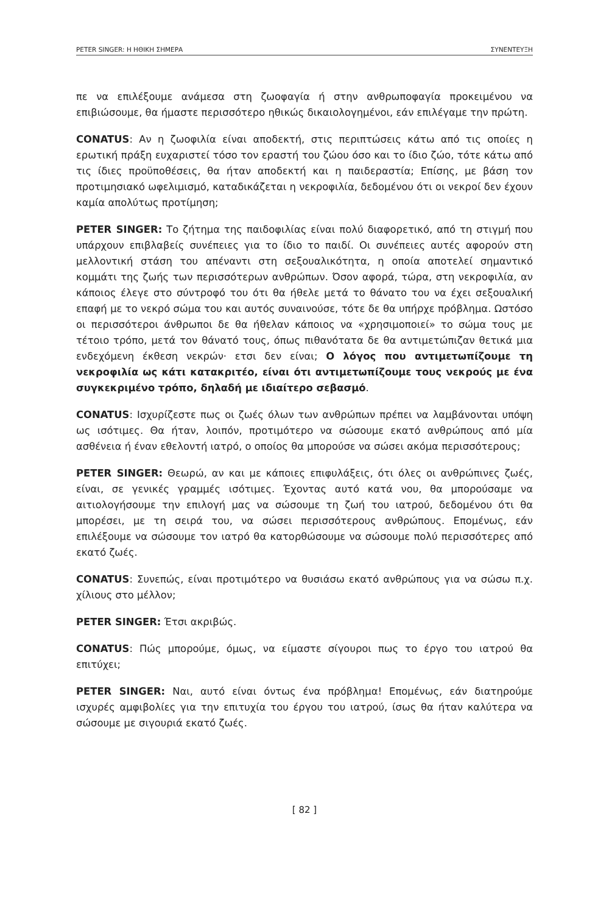PETER SINGER: Η ΗΘΙΚΗ ΣΗΜΕΡΑ ΣΥΝΕΝΤΕΥΞΗ
πε να επιλέξουμε ανάμεσα στη ζωοφαγία ή στην ανθρωποφαγία προκειμένου να επιβιώσουμε, θα ήμαστε περισσότερο ηθικώς δικαιολογημένοι, εάν επιλέγαμε την πρώτη.
CONATUS: Αν η ζωοφιλία είναι αποδεκτή, στις περιπτώσεις κάτω από τις οποίες η ερωτική πράξη ευχαριστεί τόσο τον εραστή του ζώου όσο και το ίδιο ζώο, τότε κάτω από τις ίδιες προϋποθέσεις, θα ήταν αποδεκτή και η παιδεραστία; Επίσης, με βάση τον προτιμησιακό ωφελιμισμό, καταδικάζεται η νεκροφιλία, δεδομένου ότι οι νεκροί δεν έχουν καμία απολύτως προτίμηση;
PETER SINGER: Το ζήτημα της παιδοφιλίας είναι πολύ διαφορετικό, από τη στιγμή που υπάρχουν επιβλαβείς συνέπειες για το ίδιο το παιδί. Οι συνέπειες αυτές αφορούν στη μελλοντική στάση του απέναντι στη σεξουαλικότητα, η οποία αποτελεί σημαντικό κομμάτι της ζωής των περισσότερων ανθρώπων. Όσον αφορά, τώρα, στη νεκροφιλία, αν κάποιος έλεγε στο σύντροφό του ότι θα ήθελε μετά το θάνατο του να έχει σεξουαλική επαφή με το νεκρό σώμα του και αυτός συναινούσε, τότε δε θα υπήρχε πρόβλημα. Ωστόσο οι περισσότεροι άνθρωποι δε θα ήθελαν κάποιος να «χρησιμοποιεί» το σώμα τους με τέτοιο τρόπο, μετά τον θάνατό τους, όπως πιθανότατα δε θα αντιμετώπιζαν θετικά μια ενδεχόμενη έκθεση νεκρών· ετσι δεν είναι; Ο λόγος που αντιμετωπίζουμε τη νεκροφιλία ως κάτι κατακριτέο, είναι ότι αντιμετωπίζουμε τους νεκρούς με ένα συγκεκριμένο τρόπο, δηλαδή με ιδιαίτερο σεβασμό.
CONATUS: Ισχυρίζεστε πως οι ζωές όλων των ανθρώπων πρέπει να λαμβάνονται υπόψη ως ισότιμες. Θα ήταν, λοιπόν, προτιμότερο να σώσουμε εκατό ανθρώπους από μία ασθένεια ή έναν εθελοντή ιατρό, ο οποίος θα μπορούσε να σώσει ακόμα περισσότερους;
PETER SINGER: Θεωρώ, αν και με κάποιες επιφυλάξεις, ότι όλες οι ανθρώπινες ζωές, είναι, σε γενικές γραμμές ισότιμες. Έχοντας αυτό κατά νου, θα μπορούσαμε να αιτιολογήσουμε την επιλογή μας να σώσουμε τη ζωή του ιατρού, δεδομένου ότι θα μπορέσει, με τη σειρά του, να σώσει περισσότερους ανθρώπους. Επομένως, εάν επιλέξουμε να σώσουμε τον ιατρό θα κατορθώσουμε να σώσουμε πολύ περισσότερες από εκατό ζωές.
CONATUS: Συνεπώς, είναι προτιμότερο να θυσιάσω εκατό ανθρώπους για να σώσω π.χ. χίλιους στο μέλλον;
PETER SINGER: Έτσι ακριβώς.
CONATUS: Πώς μπορούμε, όμως, να είμαστε σίγουροι πως το έργο του ιατρού θα επιτύχει;
PETER SINGER: Ναι, αυτό είναι όντως ένα πρόβλημα! Επομένως, εάν διατηρούμε ισχυρές αμφιβολίες για την επιτυχία του έργου του ιατρού, ίσως θα ήταν καλύτερα να σώσουμε με σιγουριά εκατό ζωές.
[ 82 ]